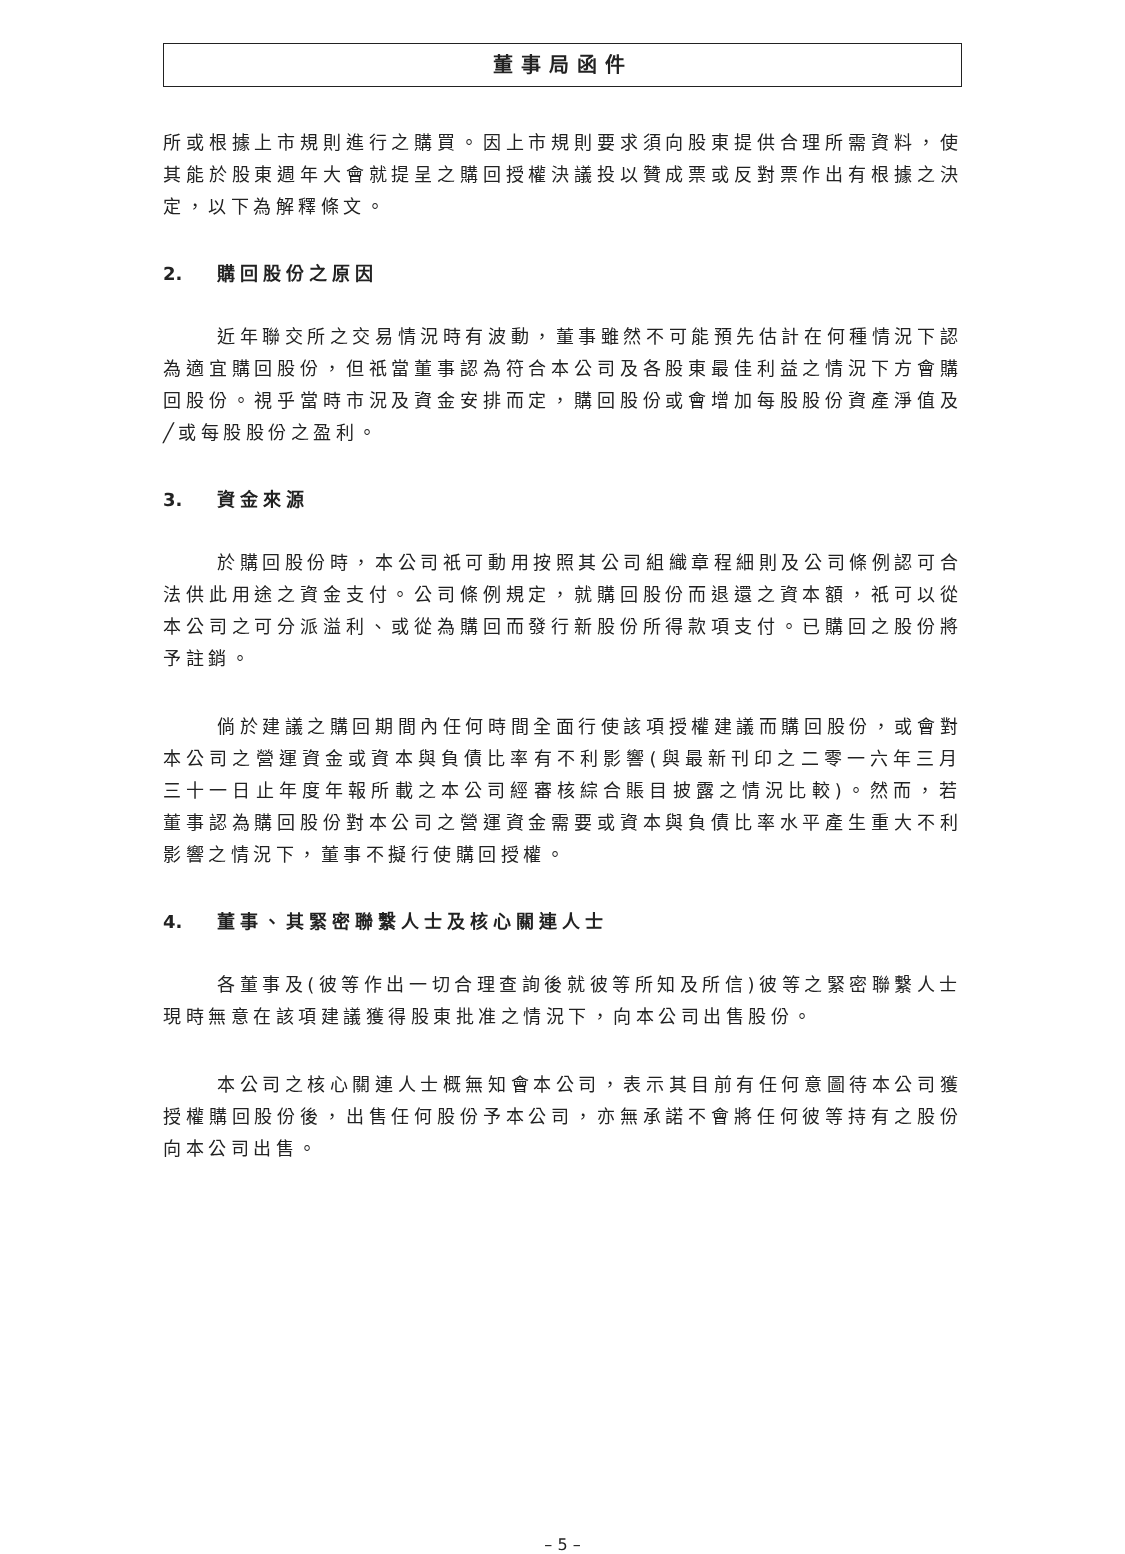董事局函件
所或根據上市規則進行之購買。因上市規則要求須向股東提供合理所需資料，使其能於股東週年大會就提呈之購回授權決議投以贊成票或反對票作出有根據之決定，以下為解釋條文。
2. 購回股份之原因
近年聯交所之交易情況時有波動，董事雖然不可能預先估計在何種情況下認為適宜購回股份，但祇當董事認為符合本公司及各股東最佳利益之情況下方會購回股份。視乎當時市況及資金安排而定，購回股份或會增加每股股份資產淨值及╱或每股股份之盈利。
3. 資金來源
於購回股份時，本公司祇可動用按照其公司組織章程細則及公司條例認可合法供此用途之資金支付。公司條例規定，就購回股份而退還之資本額，祇可以從本公司之可分派溢利、或從為購回而發行新股份所得款項支付。已購回之股份將予註銷。
倘於建議之購回期間內任何時間全面行使該項授權建議而購回股份，或會對本公司之營運資金或資本與負債比率有不利影響(與最新刊印之二零一六年三月三十一日止年度年報所載之本公司經審核綜合賬目披露之情況比較)。然而，若董事認為購回股份對本公司之營運資金需要或資本與負債比率水平產生重大不利影響之情況下，董事不擬行使購回授權。
4. 董事、其緊密聯繫人士及核心關連人士
各董事及(彼等作出一切合理查詢後就彼等所知及所信)彼等之緊密聯繫人士現時無意在該項建議獲得股東批准之情況下，向本公司出售股份。
本公司之核心關連人士概無知會本公司，表示其目前有任何意圖待本公司獲授權購回股份後，出售任何股份予本公司，亦無承諾不會將任何彼等持有之股份向本公司出售。
– 5 –